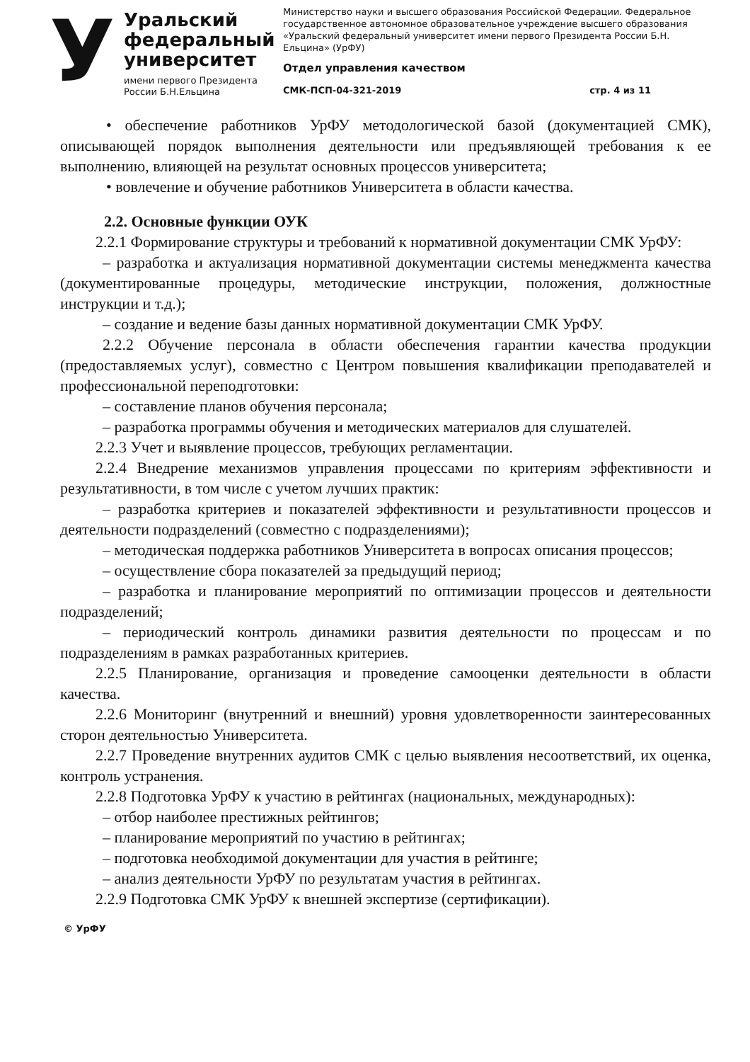У
Уральский
федеральный
университет
имени первого Президента
России Б.Н.Ельцина
Министерство науки и высшего образования Российской Федерации. Федеральное государственное автономное образовательное учреждение высшего образования «Уральский федеральный университет имени первого Президента России Б.Н. Ельцина» (УрФУ)
Отдел управления качеством
СМК-ПСП-04-321-2019 стр. 4 из 11
• обеспечение работников УрФУ методологической базой (документацией СМК), описывающей порядок выполнения деятельности или предъявляющей требования к ее выполнению, влияющей на результат основных процессов университета;
• вовлечение и обучение работников Университета в области качества.
2.2. Основные функции ОУК
2.2.1 Формирование структуры и требований к нормативной документации СМК УрФУ:
– разработка и актуализация нормативной документации системы менеджмента качества (документированные процедуры, методические инструкции, положения, должностные инструкции и т.д.);
– создание и ведение базы данных нормативной документации СМК УрФУ.
2.2.2 Обучение персонала в области обеспечения гарантии качества продукции (предоставляемых услуг), совместно с Центром повышения квалификации преподавателей и профессиональной переподготовки:
– составление планов обучения персонала;
– разработка программы обучения и методических материалов для слушателей.
2.2.3 Учет и выявление процессов, требующих регламентации.
2.2.4 Внедрение механизмов управления процессами по критериям эффективности и результативности, в том числе с учетом лучших практик:
– разработка критериев и показателей эффективности и результативности процессов и деятельности подразделений (совместно с подразделениями);
– методическая поддержка работников Университета в вопросах описания процессов;
– осуществление сбора показателей за предыдущий период;
– разработка и планирование мероприятий по оптимизации процессов и деятельности подразделений;
– периодический контроль динамики развития деятельности по процессам и по подразделениям в рамках разработанных критериев.
2.2.5 Планирование, организация и проведение самооценки деятельности в области качества.
2.2.6 Мониторинг (внутренний и внешний) уровня удовлетворенности заинтересованных сторон деятельностью Университета.
2.2.7 Проведение внутренних аудитов СМК с целью выявления несоответствий, их оценка, контроль устранения.
2.2.8 Подготовка УрФУ к участию в рейтингах (национальных, международных):
– отбор наиболее престижных рейтингов;
– планирование мероприятий по участию в рейтингах;
– подготовка необходимой документации для участия в рейтинге;
– анализ деятельности УрФУ по результатам участия в рейтингах.
2.2.9 Подготовка СМК УрФУ к внешней экспертизе (сертификации).
© УрФУ